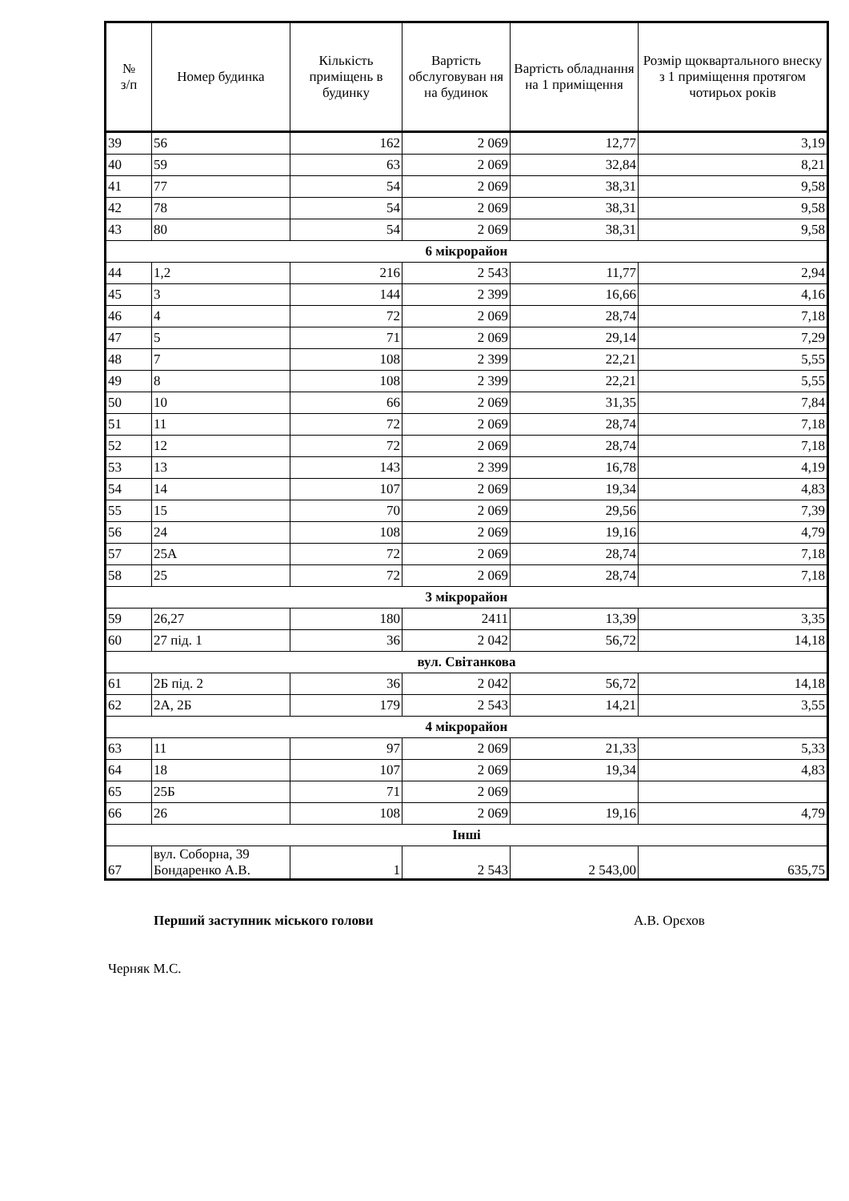| № з/п | Номер будинка | Кількість приміщень в будинку | Вартість обслуговуван ня на будинок | Вартість обладнання на 1 приміщення | Розмір щоквартального внеску з 1 приміщення протягом чотирьох років |
| --- | --- | --- | --- | --- | --- |
| 39 | 56 | 162 | 2 069 | 12,77 | 3,19 |
| 40 | 59 | 63 | 2 069 | 32,84 | 8,21 |
| 41 | 77 | 54 | 2 069 | 38,31 | 9,58 |
| 42 | 78 | 54 | 2 069 | 38,31 | 9,58 |
| 43 | 80 | 54 | 2 069 | 38,31 | 9,58 |
| 6 мікрорайон | | | | | |
| 44 | 1,2 | 216 | 2 543 | 11,77 | 2,94 |
| 45 | 3 | 144 | 2 399 | 16,66 | 4,16 |
| 46 | 4 | 72 | 2 069 | 28,74 | 7,18 |
| 47 | 5 | 71 | 2 069 | 29,14 | 7,29 |
| 48 | 7 | 108 | 2 399 | 22,21 | 5,55 |
| 49 | 8 | 108 | 2 399 | 22,21 | 5,55 |
| 50 | 10 | 66 | 2 069 | 31,35 | 7,84 |
| 51 | 11 | 72 | 2 069 | 28,74 | 7,18 |
| 52 | 12 | 72 | 2 069 | 28,74 | 7,18 |
| 53 | 13 | 143 | 2 399 | 16,78 | 4,19 |
| 54 | 14 | 107 | 2 069 | 19,34 | 4,83 |
| 55 | 15 | 70 | 2 069 | 29,56 | 7,39 |
| 56 | 24 | 108 | 2 069 | 19,16 | 4,79 |
| 57 | 25А | 72 | 2 069 | 28,74 | 7,18 |
| 58 | 25 | 72 | 2 069 | 28,74 | 7,18 |
| 3 мікрорайон | | | | | |
| 59 | 26,27 | 180 | 2411 | 13,39 | 3,35 |
| 60 | 27 під. 1 | 36 | 2 042 | 56,72 | 14,18 |
| вул. Світанкова | | | | | |
| 61 | 2Б під. 2 | 36 | 2 042 | 56,72 | 14,18 |
| 62 | 2А, 2Б | 179 | 2 543 | 14,21 | 3,55 |
| 4 мікрорайон | | | | | |
| 63 | 11 | 97 | 2 069 | 21,33 | 5,33 |
| 64 | 18 | 107 | 2 069 | 19,34 | 4,83 |
| 65 | 25Б | 71 | 2 069 | | |
| 66 | 26 | 108 | 2 069 | 19,16 | 4,79 |
| Інші | | | | | |
| 67 | вул. Соборна, 39 Бондаренко А.В. | 1 | 2 543 | 2 543,00 | 635,75 |
Перший заступник міського голови А.В. Орєхов
Черняк М.С.